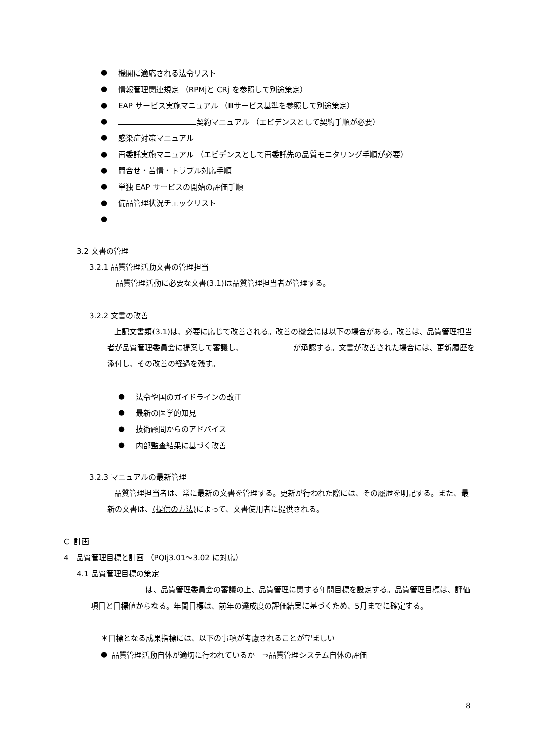● 機関に適応される法令リスト
● 情報管理関連規定 （RPMjと CRj を参照して別途策定）
● EAP サービス実施マニュアル （Ⅲサービス基準を参照して別途策定）
● 契約マニュアル （エビデンスとして契約手順が必要）
● 感染症対策マニュアル
● 再委託実施マニュアル （エビデンスとして再委託先の品質モニタリング手順が必要）
● 問合せ・苦情・トラブル対応手順
● 単独 EAP サービスの開始の評価手順
● 備品管理状況チェックリスト
●
3.2 文書の管理
3.2.1 品質管理活動文書の管理担当
品質管理活動に必要な文書(3.1)は品質管理担当者が管理する。
3.2.2 文書の改善
上記文書類(3.1)は、必要に応じて改善される。改善の機会には以下の場合がある。改善は、品質管理担当者が品質管理委員会に提案して審議し、 が承認する。文書が改善された場合には、更新履歴を添付し、その改善の経過を残す。
● 法令や国のガイドラインの改正
● 最新の医学的知見
● 技術顧問からのアドバイス
● 内部監査結果に基づく改善
3.2.3 マニュアルの最新管理
品質管理担当者は、常に最新の文書を管理する。更新が行われた際には、その履歴を明記する。また、最新の文書は、(提供の方法) によって、文書使用者に提供される。
C 計画
4 品質管理目標と計画 （PQIj3.01～3.02 に対応）
4.1 品質管理目標の策定
は、品質管理委員会の審議の上、品質管理に関する年間目標を設定する。品質管理目標は、評価項目と目標値からなる。年間目標は、前年の達成度の評価結果に基づくため、5月までに確定する。
＊目標となる成果指標には、以下の事項が考慮されることが望ましい
● 品質管理活動自体が適切に行われているか　⇒品質管理システム自体の評価
8